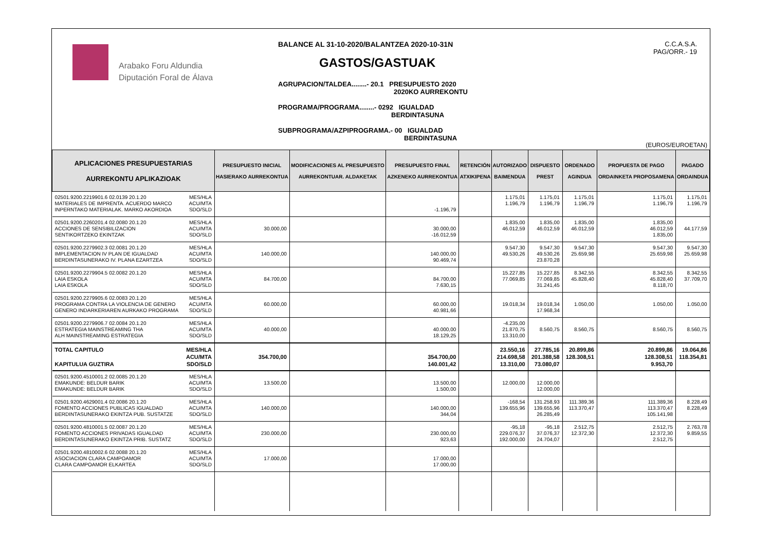Arabako Foru Aldundia
Diputación Foral de Álava
BALANCE AL 31-10-2020/BALANTZEA 2020-10-31N
GASTOS/GASTUAK
AGRUPACION/TALDEA........- 20.1 PRESUPUESTO 2020
2020KO AURREKONTU
PROGRAMA/PROGRAMA........- 0292 IGUALDAD
BERDINTASUNA
SUBPROGRAMA/AZPIPROGRAMA.- 00 IGUALDAD
BERDINTASUNA
C.C.A.S.A.
PAG/ORR.- 19
(EUROS/EUROETAN)
| APLICACIONES PRESUPUESTARIAS AURREKONTU APLIKAZIOAK | | PRESUPUESTO INICIAL HASIERAKO AURREKONTUA | MODIFICACIONES AL PRESUPUESTO AURREKONTUAR. ALDAKETAK | PRESUPUESTO FINAL AZKENEKO AURREKONTUA | RETENCIÓN ATXIKIPENA | AUTORIZADO BAIMENDUA | DISPUESTO PREST | ORDENADO AGINDUA | PROPUESTA DE PAGO ORDAINKETA PROPOSAMENA | PAGADO ORDAINDUA |
| --- | --- | --- | --- | --- | --- | --- | --- | --- | --- | --- |
| 02501.9200.2219901.6 02.0139 20.1.20 MATERIALES DE IMPRENTA. ACUERDO MARCO INPERNTAKO MATERIALAK. MARKO AKORDIOA | MES/HLA ACU/MTA SDO/SLD | | | -1.196,79 | | 1.175,01 1.196,79 | 1.175,01 1.196,79 | 1.175,01 1.196,79 | 1.175,01 1.196,79 | 1.175,01 1.196,79 |
| 02501.9200.2260201.4 02.0080 20.1.20 ACCIONES DE SENSIBILIZACION SENTIKORTZEKO EKINTZAK | MES/HLA ACU/MTA SDO/SLD | 30.000,00 | | 30.000,00 -16.012,59 | | 1.835,00 46.012,59 | 1.835,00 46.012,59 | 1.835,00 46.012,59 | 1.835,00 46.012,59 1.835,00 | 44.177,59 |
| 02501.9200.2279902.3 02.0081 20.1.20 IMPLEMENTACION IV PLAN DE IGUALDAD BERDINTASUNERAKO IV. PLANA EZARTZEA | MES/HLA ACU/MTA SDO/SLD | 140.000,00 | | 140.000,00 90.469,74 | | 9.547,30 49.530,26 | 9.547,30 49.530,26 23.870,28 | 9.547,30 25.659,98 | 9.547,30 25.659,98 | 9.547,30 25.659,98 |
| 02501.9200.2279904.5 02.0082 20.1.20 LAIA ESKOLA LAIA ESKOLA | MES/HLA ACU/MTA SDO/SLD | 84.700,00 | | 84.700,00 7.630,15 | | 15.227,85 77.069,85 | 15.227,85 77.069,85 31.241,45 | 8.342,55 45.828,40 | 8.342,55 45.828,40 8.118,70 | 8.342,55 37.709,70 |
| 02501.9200.2279905.6 02.0083 20.1.20 PROGRAMA CONTRA LA VIOLENCIA DE GENERO GENERO INDARKERIAREN AURKAKO PROGRAMA | MES/HLA ACU/MTA SDO/SLD | 60.000,00 | | 60.000,00 40.981,66 | | 19.018,34 | 19.018,34 17.968,34 | 1.050,00 | 1.050,00 | 1.050,00 |
| 02501.9200.2279906.7 02.0084 20.1.20 ESTRATEGIA MAINSTREAMING THA ALH MAINSTREAMING ESTRATEGIA | MES/HLA ACU/MTA SDO/SLD | 40.000,00 | | 40.000,00 18.129,25 | | -4.235,00 21.870,75 13.310,00 | 8.560,75 | 8.560,75 | 8.560,75 | 8.560,75 |
| TOTAL CAPITULO KAPITULUA GUZTIRA | MES/HLA ACU/MTA SDO/SLD | 354.700,00 | | 354.700,00 140.001,42 | | 23.550,16 214.698,58 13.310,00 | 27.785,16 201.388,58 73.080,07 | 20.899,86 128.308,51 | 20.899,86 128.308,51 9.953,70 | 19.064,86 118.354,81 |
| 02501.9200.4510001.2 02.0085 20.1.20 EMAKUNDE: BELDUR BARIK EMAKUNDE: BELDUR BARIK | MES/HLA ACU/MTA SDO/SLD | 13.500,00 | | 13.500,00 1.500,00 | | 12.000,00 | 12.000,00 12.000,00 | | | |
| 02501.9200.4629001.4 02.0086 20.1.20 FOMENTO ACCIONES PUBLICAS IGUALDAD BERDINTASUNERAKO EKINTZA PUB. SUSTATZE | MES/HLA ACU/MTA SDO/SLD | 140.000,00 | | 140.000,00 344,04 | | -168,54 139.655,96 | 131.258,93 139.655,96 26.285,49 | 111.389,36 113.370,47 | 111.389,36 113.370,47 105.141,98 | 8.228,49 8.228,49 |
| 02501.9200.4810001.5 02.0087 20.1.20 FOMENTO ACCIONES PRIVADAS IGUALDAD BERDINTASUNERAKO EKINTZA PRIB. SUSTATZ | MES/HLA ACU/MTA SDO/SLD | 230.000,00 | | 230.000,00 923,63 | | -95,18 229.076,37 192.000,00 | -95,18 37.076,37 24.704,07 | 2.512,75 12.372,30 | 2.512,75 12.372,30 2.512,75 | 2.763,78 9.859,55 |
| 02501.9200.4810002.6 02.0088 20.1.20 ASOCIACION CLARA CAMPOAMOR CLARA CAMPOAMOR ELKARTEA | MES/HLA ACU/MTA SDO/SLD | 17.000,00 | | 17.000,00 17.000,00 | | | | | | |